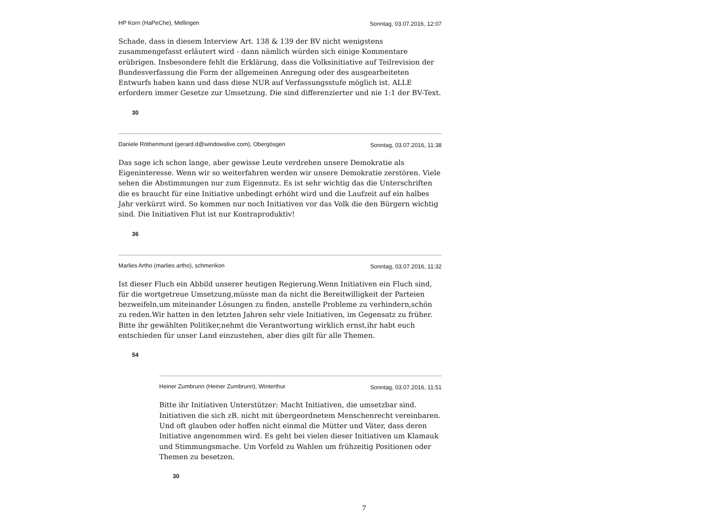HP Korn (HaPeChe), Mellingen Sonntag, 03.07.2016, 12:07
Schade, dass in diesem Interview Art. 138 & 139 der BV nicht wenigstens zusammengefasst erläutert wird - dann nämlich würden sich einige Kommentare erübrigen. Insbesondere fehlt die Erklärung, dass die Volksinitiative auf Teilrevision der Bundesverfassung die Form der allgemeinen Anregung oder des ausgearbeiteten Entwurfs haben kann und dass diese NUR auf Verfassungsstufe möglich ist. ALLE erfordern immer Gesetze zur Umsetzung. Die sind differenzierter und nie 1:1 der BV-Text.
30
Daniele Röthenmund (gerard.d@windowslive.com), Obergösgen Sonntag, 03.07.2016, 11:38
Das sage ich schon lange, aber gewisse Leute verdrehen unsere Demokratie als Eigeninteresse. Wenn wir so weiterfahren werden wir unsere Demokratie zerstören. Viele sehen die Abstimmungen nur zum Eigennutz. Es ist sehr wichtig das die Unterschriften die es braucht für eine Initiative unbedingt erhöht wird und die Laufzeit auf ein halbes Jahr verkürzt wird. So kommen nur noch Initiativen vor das Volk die den Bürgern wichtig sind. Die Initiativen Flut ist nur Kontraproduktiv!
36
Marlies Artho (marlies artho), schmerikon Sonntag, 03.07.2016, 11:32
Ist dieser Fluch ein Abbild unserer heutigen Regierung.Wenn Initiativen ein Fluch sind, für die wortgetreue Umsetzung,müsste man da nicht die Bereitwilligkeit der Parteien bezweifeln,um miteinander Lösungen zu finden, anstelle Probleme zu verhindern,schön zu reden.Wir hatten in den letzten Jahren sehr viele Initiativen, im Gegensatz zu früher. Bitte ihr gewählten Politiker,nehmt die Verantwortung wirklich ernst,ihr habt euch entschieden für unser Land einzustehen, aber dies gilt für alle Themen.
54
Heiner Zumbrunn (Heiner Zumbrunn), Winterthur Sonntag, 03.07.2016, 11:51
Bitte ihr Initiativen Unterstützer: Macht Initiativen, die umsetzbar sind. Initiativen die sich zB. nicht mit übergeordnetem Menschenrecht vereinbaren. Und oft glauben oder hoffen nicht einmal die Mütter und Väter, dass deren Initiative angenommen wird. Es geht bei vielen dieser Initiativen um Klamauk und Stimmungsmache. Um Vorfeld zu Wahlen um frühzeitig Positionen oder Themen zu besetzen.
30
7